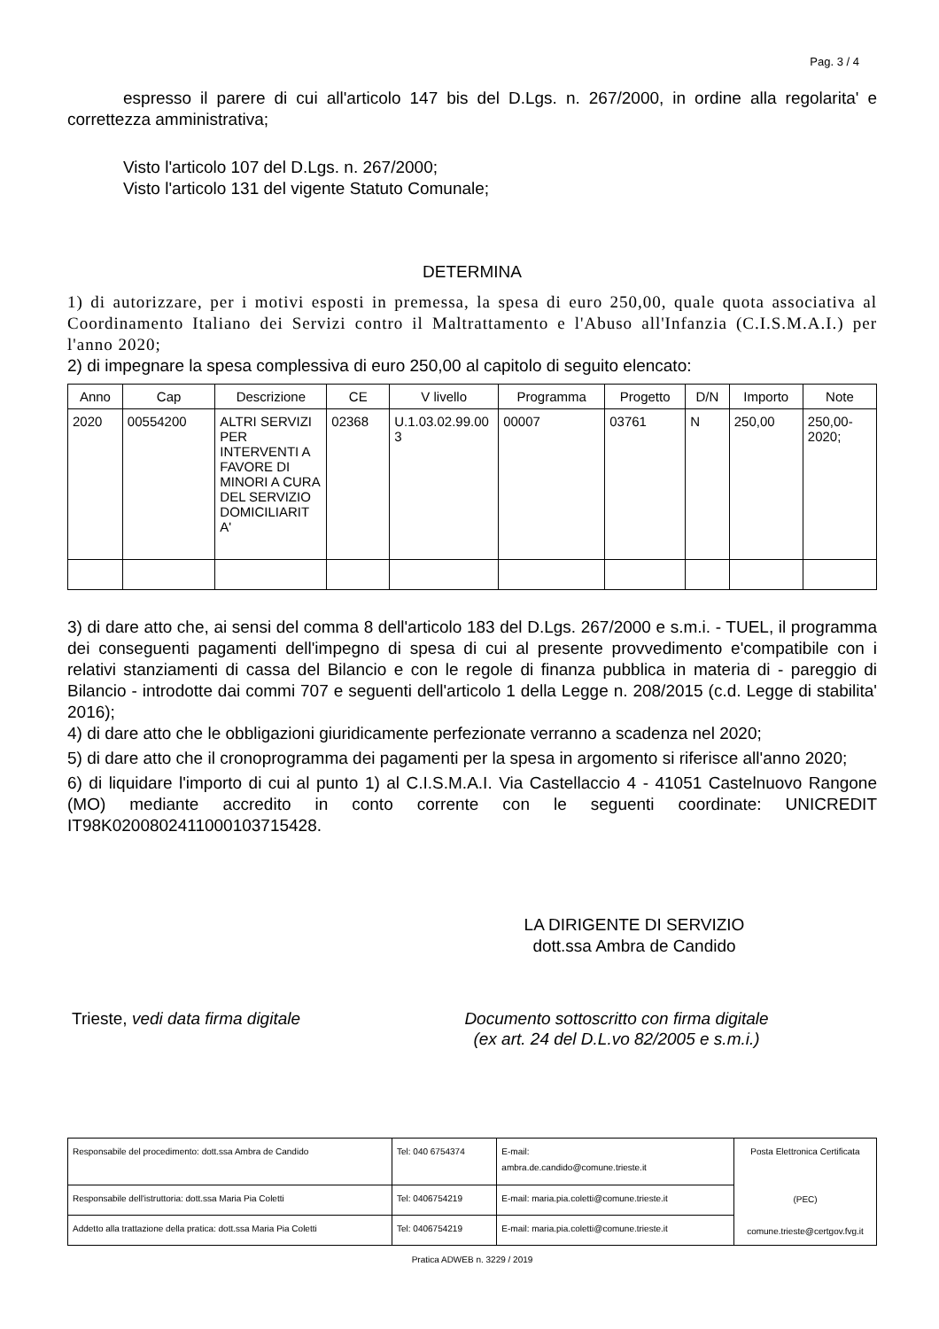Pag. 3 / 4
espresso il parere di cui all'articolo 147 bis del D.Lgs. n. 267/2000, in ordine alla regolarita' e correttezza amministrativa;
Visto l'articolo 107 del D.Lgs. n. 267/2000;
Visto l'articolo 131 del vigente Statuto Comunale;
DETERMINA
1) di autorizzare, per i motivi esposti in premessa, la spesa di euro 250,00, quale quota associativa al Coordinamento Italiano dei Servizi contro il Maltrattamento e l'Abuso all'Infanzia (C.I.S.M.A.I.) per l'anno 2020;
2) di impegnare la spesa complessiva di euro 250,00 al capitolo di seguito elencato:
| Anno | Cap | Descrizione | CE | V livello | Programma | Progetto | D/N | Importo | Note |
| --- | --- | --- | --- | --- | --- | --- | --- | --- | --- |
| 2020 | 00554200 | ALTRI SERVIZI PER INTERVENTI A FAVORE DI MINORI A CURA DEL SERVIZIO DOMICILIARIT A' | 02368 | U.1.03.02.99.00 3 | 00007 | 03761 | N | 250,00 | 250,00- 2020; |
3) di dare atto che, ai sensi del comma 8 dell'articolo 183 del D.Lgs. 267/2000 e s.m.i. - TUEL, il programma dei conseguenti pagamenti dell'impegno di spesa di cui al presente provvedimento e'compatibile con i relativi stanziamenti di cassa del Bilancio e con le regole di finanza pubblica in materia di - pareggio di Bilancio - introdotte dai commi 707 e seguenti dell'articolo 1 della Legge n. 208/2015 (c.d. Legge di stabilita' 2016);
4) di dare atto che le obbligazioni giuridicamente perfezionate verranno a scadenza nel 2020;
5) di dare atto che il cronoprogramma dei pagamenti per la spesa in argomento si riferisce all'anno 2020;
6) di liquidare l'importo di cui al punto 1) al C.I.S.M.A.I. Via Castellaccio 4 - 41051 Castelnuovo Rangone (MO) mediante accredito in conto corrente con le seguenti coordinate: UNICREDIT IT98K0200802411000103715428.
LA DIRIGENTE DI SERVIZIO
dott.ssa Ambra de Candido
Trieste, vedi data firma digitale Documento sottoscritto con firma digitale
(ex art. 24 del D.L.vo 82/2005 e s.m.i.)
| Responsabile del procedimento: dott.ssa Ambra de Candido | Tel: 040 6754374 | E-mail: ambra.de.candido@comune.trieste.it | Posta Elettronica Certificata (PEC) comune.trieste@certgov.fvg.it |
| Responsabile dell'istruttoria: dott.ssa Maria Pia Coletti | Tel: 0406754219 | E-mail: maria.pia.coletti@comune.trieste.it | |
| Addetto alla trattazione della pratica: dott.ssa Maria Pia Coletti | Tel: 0406754219 | E-mail: maria.pia.coletti@comune.trieste.it | |
Pratica ADWEB n. 3229 / 2019